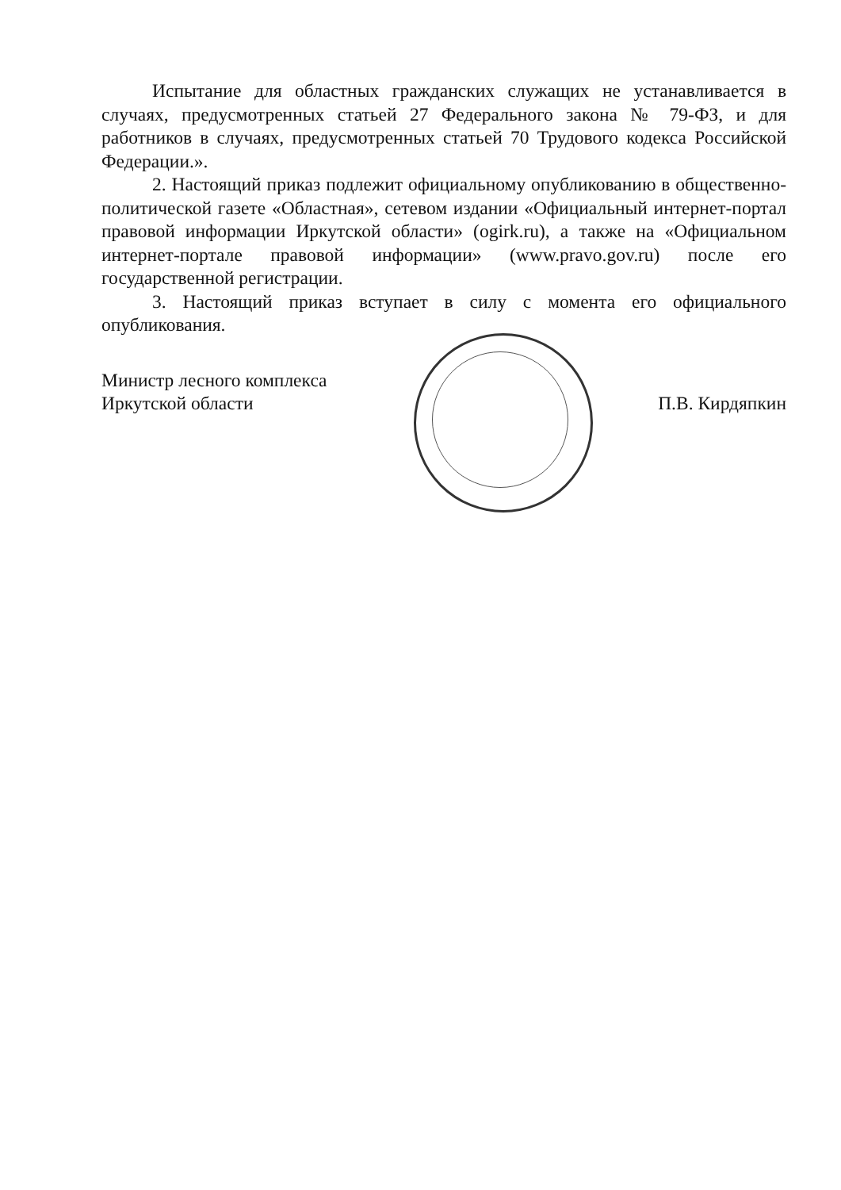Испытание для областных гражданских служащих не устанавливается в случаях, предусмотренных статьей 27 Федерального закона № 79-ФЗ, и для работников в случаях, предусмотренных статьей 70 Трудового кодекса Российской Федерации.».
2. Настоящий приказ подлежит официальному опубликованию в общественно-политической газете «Областная», сетевом издании «Официальный интернет-портал правовой информации Иркутской области» (ogirk.ru), а также на «Официальном интернет-портале правовой информации» (www.pravo.gov.ru) после его государственной регистрации.
3. Настоящий приказ вступает в силу с момента его официального опубликования.
Министр лесного комплекса
Иркутской области
П.В. Кирдяпкин